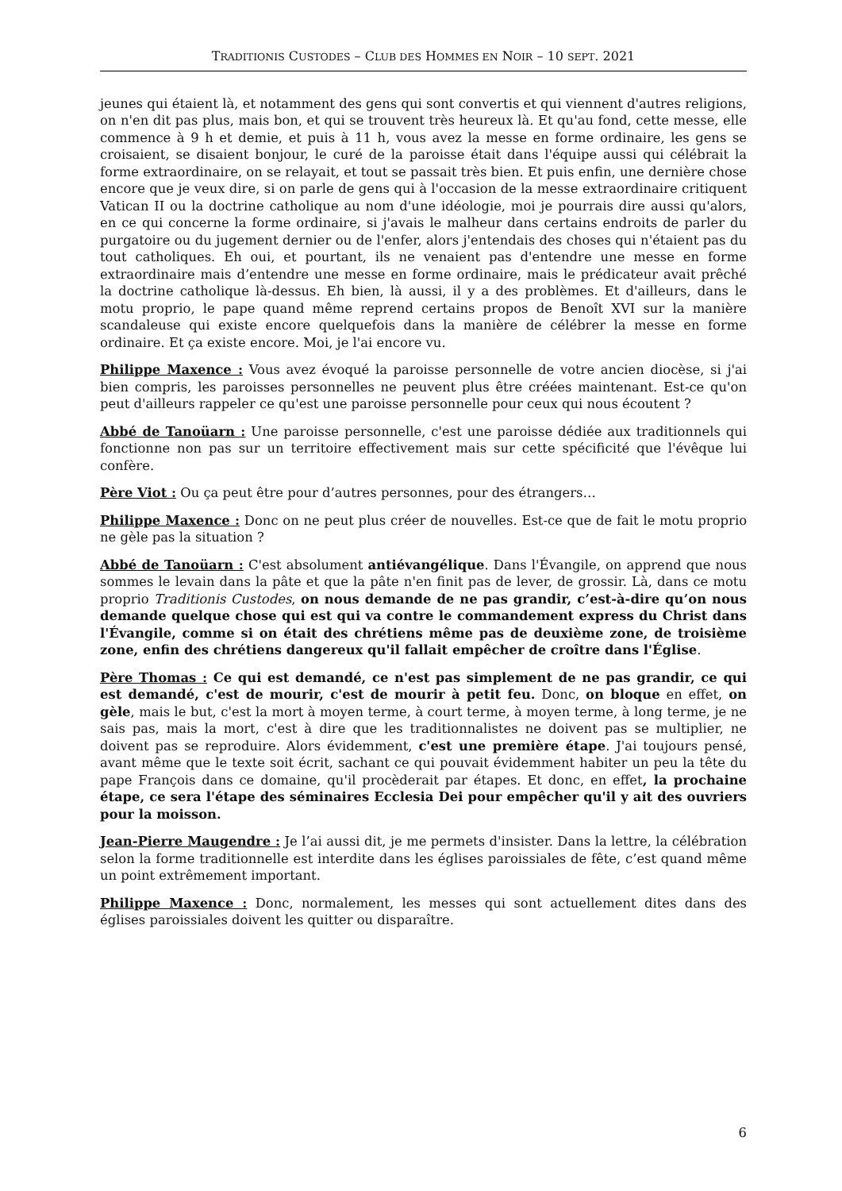TRADITIONIS CUSTODES – CLUB DES HOMMES EN NOIR – 10 SEPT. 2021
jeunes qui étaient là, et notamment des gens qui sont convertis et qui viennent d'autres religions, on n'en dit pas plus, mais bon, et qui se trouvent très heureux là. Et qu'au fond, cette messe, elle commence à 9 h et demie, et puis à 11 h, vous avez la messe en forme ordinaire, les gens se croisaient, se disaient bonjour, le curé de la paroisse était dans l'équipe aussi qui célébrait la forme extraordinaire, on se relayait, et tout se passait très bien. Et puis enfin, une dernière chose encore que je veux dire, si on parle de gens qui à l'occasion de la messe extraordinaire critiquent Vatican II ou la doctrine catholique au nom d'une idéologie, moi je pourrais dire aussi qu'alors, en ce qui concerne la forme ordinaire, si j'avais le malheur dans certains endroits de parler du purgatoire ou du jugement dernier ou de l'enfer, alors j'entendais des choses qui n'étaient pas du tout catholiques. Eh oui, et pourtant, ils ne venaient pas d'entendre une messe en forme extraordinaire mais d’entendre une messe en forme ordinaire, mais le prédicateur avait prêché la doctrine catholique là-dessus. Eh bien, là aussi, il y a des problèmes. Et d'ailleurs, dans le motu proprio, le pape quand même reprend certains propos de Benoît XVI sur la manière scandaleuse qui existe encore quelquefois dans la manière de célébrer la messe en forme ordinaire. Et ça existe encore. Moi, je l'ai encore vu.
Philippe Maxence : Vous avez évoqué la paroisse personnelle de votre ancien diocèse, si j'ai bien compris, les paroisses personnelles ne peuvent plus être créées maintenant. Est-ce qu'on peut d'ailleurs rappeler ce qu'est une paroisse personnelle pour ceux qui nous écoutent ?
Abbé de Tanoüarn : Une paroisse personnelle, c'est une paroisse dédiée aux traditionnels qui fonctionne non pas sur un territoire effectivement mais sur cette spécificité que l'évêque lui confère.
Père Viot : Ou ça peut être pour d’autres personnes, pour des étrangers…
Philippe Maxence : Donc on ne peut plus créer de nouvelles. Est-ce que de fait le motu proprio ne gèle pas la situation ?
Abbé de Tanoüarn : C'est absolument antiévangélique. Dans l'Évangile, on apprend que nous sommes le levain dans la pâte et que la pâte n'en finit pas de lever, de grossir. Là, dans ce motu proprio Traditionis Custodes, on nous demande de ne pas grandir, c’est-à-dire qu’on nous demande quelque chose qui est qui va contre le commandement express du Christ dans l'Évangile, comme si on était des chrétiens même pas de deuxième zone, de troisième zone, enfin des chrétiens dangereux qu'il fallait empêcher de croître dans l'Église.
Père Thomas : Ce qui est demandé, ce n'est pas simplement de ne pas grandir, ce qui est demandé, c'est de mourir, c'est de mourir à petit feu. Donc, on bloque en effet, on gèle, mais le but, c'est la mort à moyen terme, à court terme, à moyen terme, à long terme, je ne sais pas, mais la mort, c'est à dire que les traditionnalistes ne doivent pas se multiplier, ne doivent pas se reproduire. Alors évidemment, c'est une première étape. J'ai toujours pensé, avant même que le texte soit écrit, sachant ce qui pouvait évidemment habiter un peu la tête du pape François dans ce domaine, qu'il procèderait par étapes. Et donc, en effet, la prochaine étape, ce sera l'étape des séminaires Ecclesia Dei pour empêcher qu'il y ait des ouvriers pour la moisson.
Jean-Pierre Maugendre : Je l’ai aussi dit, je me permets d'insister. Dans la lettre, la célébration selon la forme traditionnelle est interdite dans les églises paroissiales de fête, c’est quand même un point extrêmement important.
Philippe Maxence : Donc, normalement, les messes qui sont actuellement dites dans des églises paroissiales doivent les quitter ou disparaître.
6